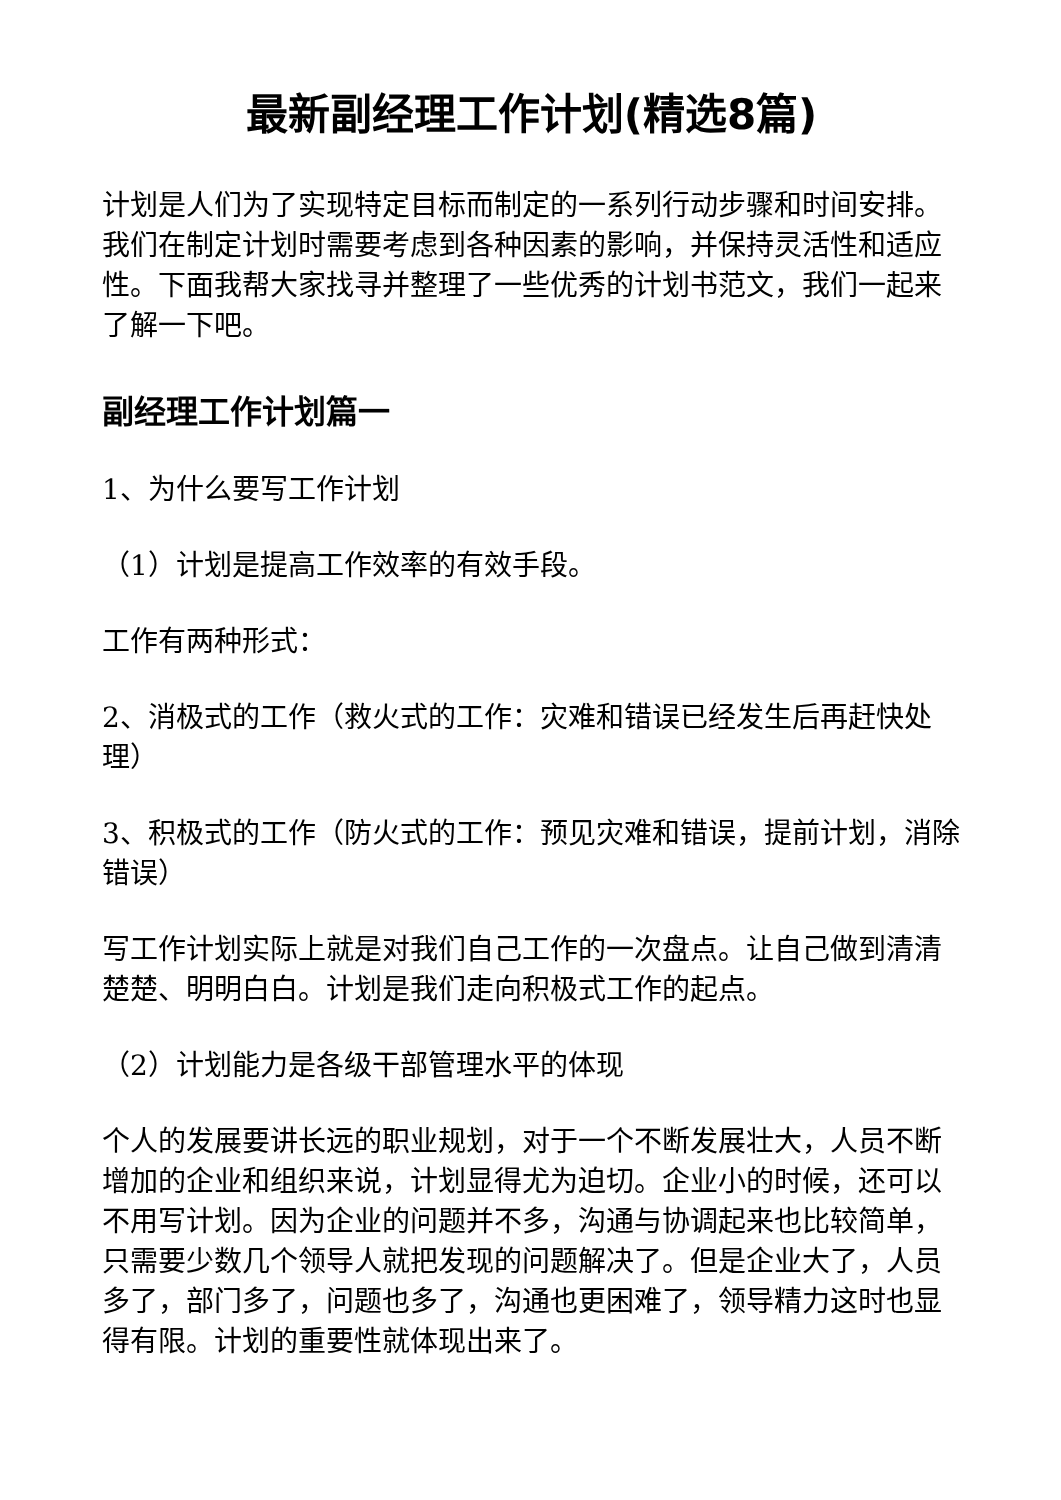最新副经理工作计划(精选8篇)
计划是人们为了实现特定目标而制定的一系列行动步骤和时间安排。我们在制定计划时需要考虑到各种因素的影响，并保持灵活性和适应性。下面我帮大家找寻并整理了一些优秀的计划书范文，我们一起来了解一下吧。
副经理工作计划篇一
1、为什么要写工作计划
（1）计划是提高工作效率的有效手段。
工作有两种形式：
2、消极式的工作（救火式的工作：灾难和错误已经发生后再赶快处理）
3、积极式的工作（防火式的工作：预见灾难和错误，提前计划，消除错误）
写工作计划实际上就是对我们自己工作的一次盘点。让自己做到清清楚楚、明明白白。计划是我们走向积极式工作的起点。
（2）计划能力是各级干部管理水平的体现
个人的发展要讲长远的职业规划，对于一个不断发展壮大，人员不断增加的企业和组织来说，计划显得尤为迫切。企业小的时候，还可以不用写计划。因为企业的问题并不多，沟通与协调起来也比较简单，只需要少数几个领导人就把发现的问题解决了。但是企业大了，人员多了，部门多了，问题也多了，沟通也更困难了，领导精力这时也显得有限。计划的重要性就体现出来了。